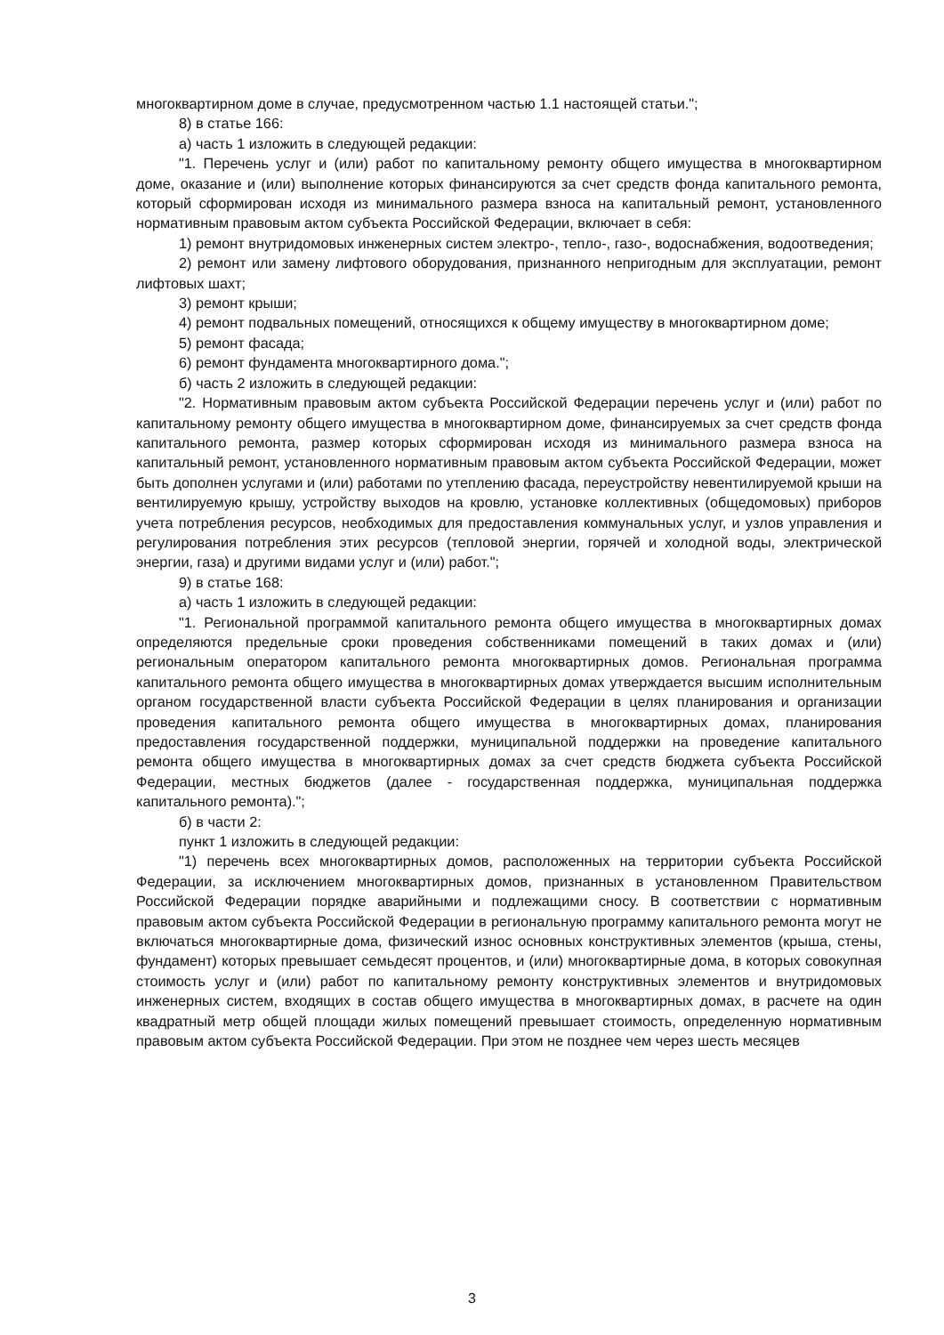многоквартирном доме в случае, предусмотренном частью 1.1 настоящей статьи.";
8) в статье 166:
а) часть 1 изложить в следующей редакции:
"1. Перечень услуг и (или) работ по капитальному ремонту общего имущества в многоквартирном доме, оказание и (или) выполнение которых финансируются за счет средств фонда капитального ремонта, который сформирован исходя из минимального размера взноса на капитальный ремонт, установленного нормативным правовым актом субъекта Российской Федерации, включает в себя:
1) ремонт внутридомовых инженерных систем электро-, тепло-, газо-, водоснабжения, водоотведения;
2) ремонт или замену лифтового оборудования, признанного непригодным для эксплуатации, ремонт лифтовых шахт;
3) ремонт крыши;
4) ремонт подвальных помещений, относящихся к общему имуществу в многоквартирном доме;
5) ремонт фасада;
6) ремонт фундамента многоквартирного дома.";
б) часть 2 изложить в следующей редакции:
"2. Нормативным правовым актом субъекта Российской Федерации перечень услуг и (или) работ по капитальному ремонту общего имущества в многоквартирном доме, финансируемых за счет средств фонда капитального ремонта, размер которых сформирован исходя из минимального размера взноса на капитальный ремонт, установленного нормативным правовым актом субъекта Российской Федерации, может быть дополнен услугами и (или) работами по утеплению фасада, переустройству невентилируемой крыши на вентилируемую крышу, устройству выходов на кровлю, установке коллективных (общедомовых) приборов учета потребления ресурсов, необходимых для предоставления коммунальных услуг, и узлов управления и регулирования потребления этих ресурсов (тепловой энергии, горячей и холодной воды, электрической энергии, газа) и другими видами услуг и (или) работ.";
9) в статье 168:
а) часть 1 изложить в следующей редакции:
"1. Региональной программой капитального ремонта общего имущества в многоквартирных домах определяются предельные сроки проведения собственниками помещений в таких домах и (или) региональным оператором капитального ремонта многоквартирных домов. Региональная программа капитального ремонта общего имущества в многоквартирных домах утверждается высшим исполнительным органом государственной власти субъекта Российской Федерации в целях планирования и организации проведения капитального ремонта общего имущества в многоквартирных домах, планирования предоставления государственной поддержки, муниципальной поддержки на проведение капитального ремонта общего имущества в многоквартирных домах за счет средств бюджета субъекта Российской Федерации, местных бюджетов (далее - государственная поддержка, муниципальная поддержка капитального ремонта).";
б) в части 2:
пункт 1 изложить в следующей редакции:
"1) перечень всех многоквартирных домов, расположенных на территории субъекта Российской Федерации, за исключением многоквартирных домов, признанных в установленном Правительством Российской Федерации порядке аварийными и подлежащими сносу. В соответствии с нормативным правовым актом субъекта Российской Федерации в региональную программу капитального ремонта могут не включаться многоквартирные дома, физический износ основных конструктивных элементов (крыша, стены, фундамент) которых превышает семьдесят процентов, и (или) многоквартирные дома, в которых совокупная стоимость услуг и (или) работ по капитальному ремонту конструктивных элементов и внутридомовых инженерных систем, входящих в состав общего имущества в многоквартирных домах, в расчете на один квадратный метр общей площади жилых помещений превышает стоимость, определенную нормативным правовым актом субъекта Российской Федерации. При этом не позднее чем через шесть месяцев
3